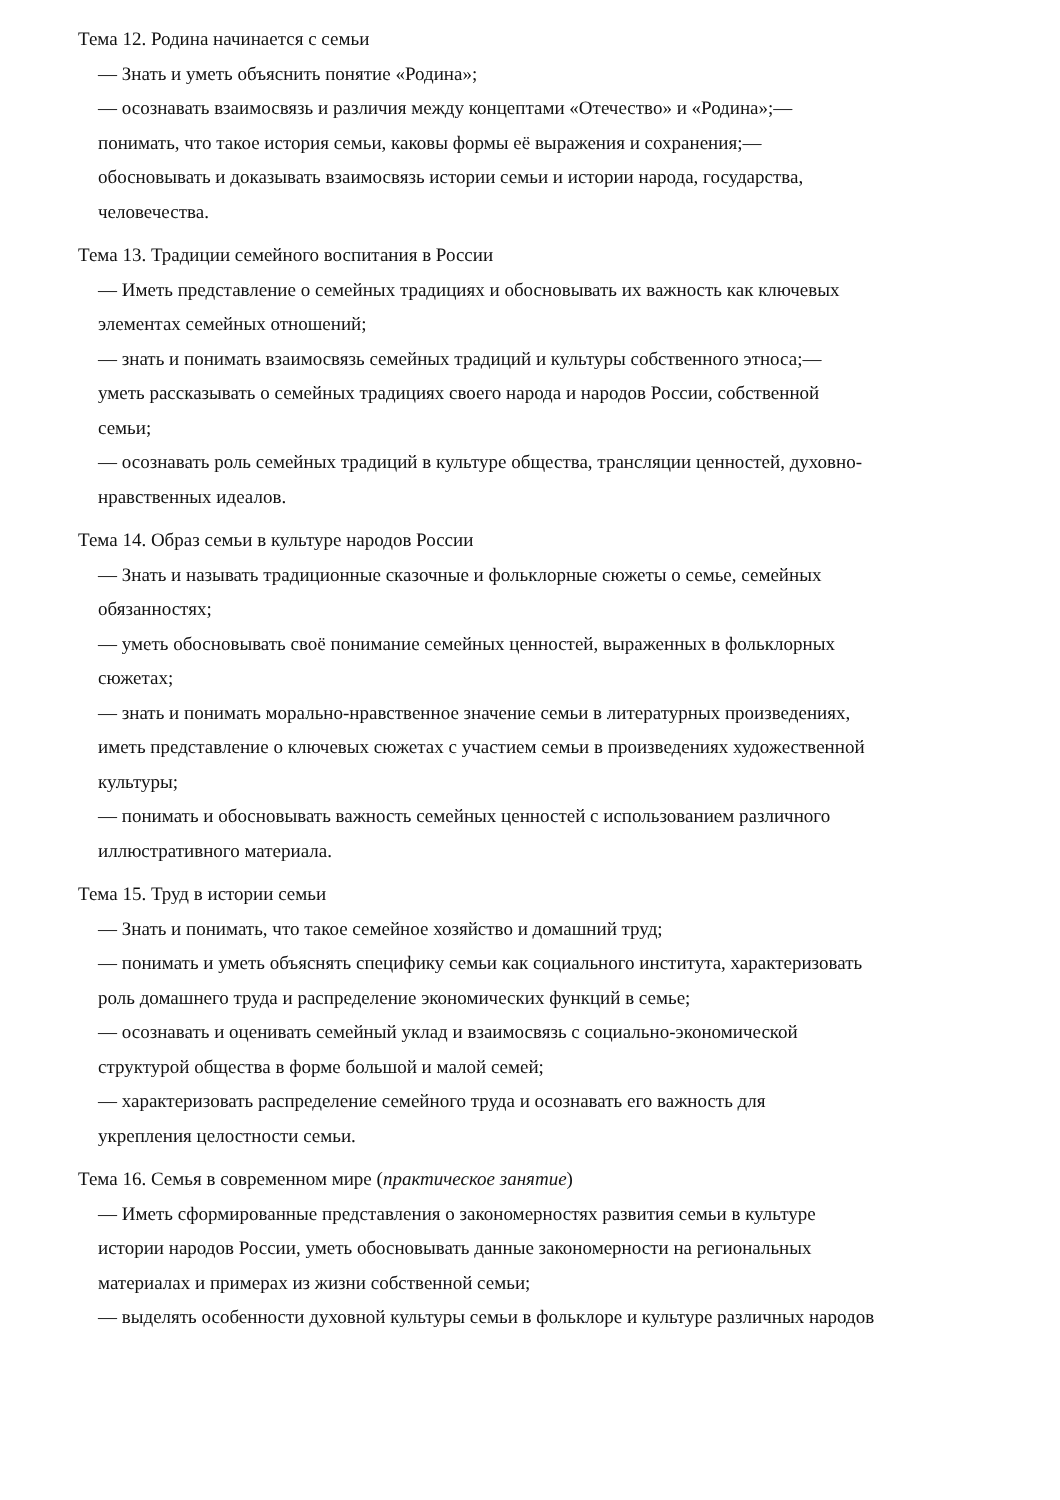Тема 12. Родина начинается с семьи
— Знать и уметь объяснить понятие «Родина»;
— осознавать взаимосвязь и различия между концептами «Отечество» и «Родина»;—
понимать, что такое история семьи, каковы формы её выражения и сохранения;—
обосновывать и доказывать взаимосвязь истории семьи и истории народа, государства,
человечества.
Тема 13. Традиции семейного воспитания в России
— Иметь представление о семейных традициях и обосновывать их важность как ключевых
элементах семейных отношений;
— знать и понимать взаимосвязь семейных традиций и культуры собственного этноса;—
уметь рассказывать о семейных традициях своего народа и народов России, собственной
семьи;
— осознавать роль семейных традиций в культуре общества, трансляции ценностей, духовно-
нравственных идеалов.
Тема 14. Образ семьи в культуре народов России
— Знать и называть традиционные сказочные и фольклорные сюжеты о семье, семейных
обязанностях;
— уметь обосновывать своё понимание семейных ценностей, выраженных в фольклорных
сюжетах;
— знать и понимать морально-нравственное значение семьи в литературных произведениях,
иметь представление о ключевых сюжетах с участием семьи в произведениях художественной
культуры;
— понимать и обосновывать важность семейных ценностей с использованием различного
иллюстративного материала.
Тема 15. Труд в истории семьи
— Знать и понимать, что такое семейное хозяйство и домашний труд;
— понимать и уметь объяснять специфику семьи как социального института, характеризовать
роль домашнего труда и распределение экономических функций в семье;
— осознавать и оценивать семейный уклад и взаимосвязь с социально-экономической
структурой общества в форме большой и малой семей;
— характеризовать распределение семейного труда и осознавать его важность для
укрепления целостности семьи.
Тема 16. Семья в современном мире (практическое занятие)
— Иметь сформированные представления о закономерностях развития семьи в культуре
истории народов России, уметь обосновывать данные закономерности на региональных
материалах и примерах из жизни собственной семьи;
— выделять особенности духовной культуры семьи в фольклоре и культуре различных народов